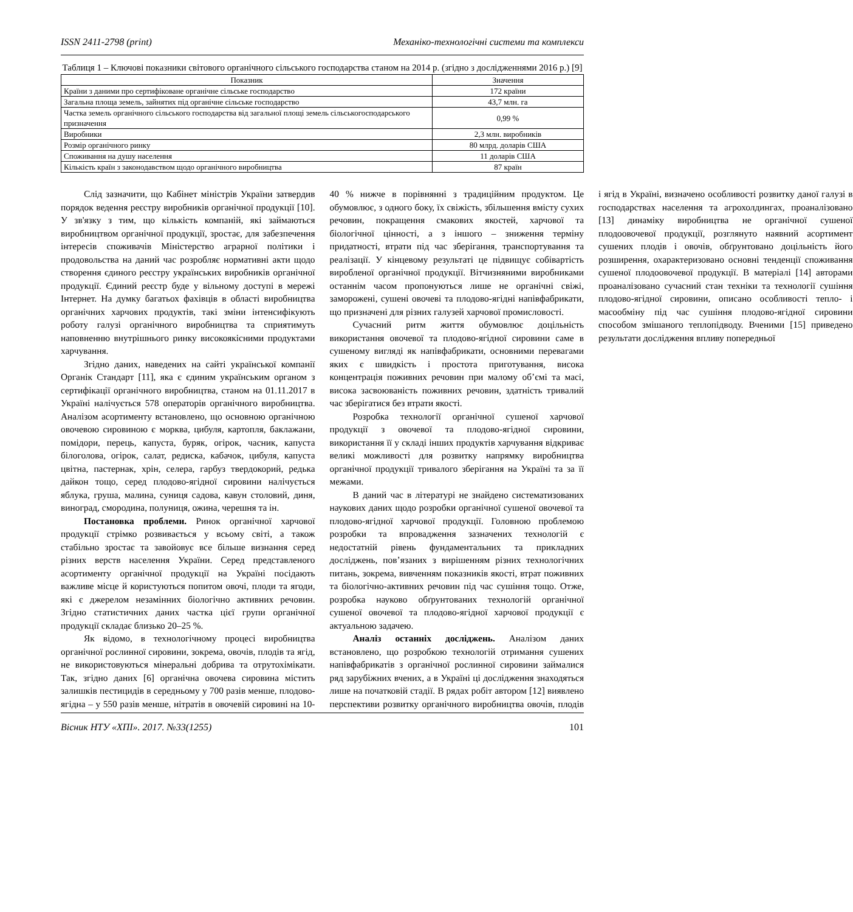ISSN 2411-2798 (print) Механіко-технологічні системи та комплекси
Таблиця 1 – Ключові показники світового органічного сільського господарства станом на 2014 р. (згідно з дослідженнями 2016 р.) [9]
| Показник | Значення |
| --- | --- |
| Країни з даними про сертифіковане органічне сільське господарство | 172 країни |
| Загальна площа земель, зайнятих під органічне сільське господарство | 43,7 млн. га |
| Частка земель органічного сільського господарства від загальної площі земель сільськогосподарського призначення | 0,99 % |
| Виробники | 2,3 млн. виробників |
| Розмір органічного ринку | 80 млрд. доларів США |
| Споживання на душу населення | 11 доларів США |
| Кількість країн з законодавством щодо органічного виробництва | 87 країн |
Слід зазначити, що Кабінет міністрів України затвердив порядок ведення реєстру виробників органічної продукції [10]. У зв'язку з тим, що кількість компаній, які займаються виробництвом органічної продукції, зростає, для забезпечення інтересів споживачів Міністерство аграрної політики і продовольства на даний час розробляє нормативні акти щодо створення єдиного реєстру українських виробників органічної продукції. Єдиний реєстр буде у вільному доступі в мережі Інтернет. На думку багатьох фахівців в області виробництва органічних харчових продуктів, такі зміни інтенсифікують роботу галузі органічного виробництва та сприятимуть наповненню внутрішнього ринку високоякісними продуктами харчування.
Згідно даних, наведених на сайті української компанії Органік Стандарт [11], яка є єдиним українським органом з сертифікації органічного виробництва, станом на 01.11.2017 в Україні налічується 578 операторів органічного виробництва. Аналізом асортименту встановлено, що основною органічною овочевою сировиною є морква, цибуля, картопля, баклажани, помідори, перець, капуста, буряк, огірок, часник, капуста білоголова, огірок, салат, редиска, кабачок, цибуля, капуста цвітна, пастернак, хрін, селера, гарбуз твердокорий, редька дайкон тощо, серед плодово-ягідної сировини налічується яблука, груша, малина, суниця садова, кавун столовий, диня, виноград, смородина, полуниця, ожина, черешня та ін.
Постановка проблеми. Ринок органічної харчової продукції стрімко розвивається у всьому світі, а також стабільно зростає та завойовує все більше визнання серед різних верств населення України. Серед представленого асортименту органічної продукції на Україні посідають важливе місце й користуються попитом овочі, плоди та ягоди, які є джерелом незамінних біологічно активних речовин. Згідно статистичних даних частка цієї групи органічної продукції складає близько 20–25 %.
Як відомо, в технологічному процесі виробництва органічної рослинної сировини, зокрема, овочів, плодів та ягід, не використовуються мінеральні добрива та отрутохімікати. Так, згідно даних [6] органічна овочева сировина містить залишків пестицидів в середньому у 700 разів менше, плодово-ягідна – у 550 разів менше, нітратів в овочевій сировині на 10-40 % нижче в порівнянні з традиційним продуктом. Це обумовлює, з одного боку, їх свіжість, збільшення вмісту сухих речовин, покращення смакових якостей, харчової та біологічної цінності, а з іншого – зниження терміну придатності, втрати під час зберігання, транспортування та реалізації. У кінцевому результаті це підвищує собівартість виробленої органічної продукції. Вітчизняними виробниками останнім часом пропонуються лише не органічні свіжі, заморожені, сушені овочеві та плодово-ягідні напівфабрикати, що призначені для різних галузей харчової промисловості.
Сучасний ритм життя обумовлює доцільність використання овочевої та плодово-ягідної сировини саме в сушеному вигляді як напівфабрикати, основними перевагами яких є швидкість і простота приготування, висока концентрація поживних речовин при малому об’ємі та масі, висока засвоюваність поживних речовин, здатність тривалий час зберігатися без втрати якості.
Розробка технології органічної сушеної харчової продукції з овочевої та плодово-ягідної сировини, використання її у складі інших продуктів харчування відкриває великі можливості для розвитку напрямку виробництва органічної продукції тривалого зберігання на Україні та за її межами.
В даний час в літературі не знайдено систематизованих наукових даних щодо розробки органічної сушеної овочевої та плодово-ягідної харчової продукції. Головною проблемою розробки та впровадження зазначених технологій є недостатній рівень фундаментальних та прикладних досліджень, пов’язаних з вирішенням різних технологічних питань, зокрема, вивченням показників якості, втрат поживних та біологічно-активних речовин під час сушіння тощо. Отже, розробка науково обґрунтованих технологій органічної сушеної овочевої та плодово-ягідної харчової продукції є актуальною задачею.
Аналіз останніх досліджень. Аналізом даних встановлено, що розробкою технологій отримання сушених напівфабрикатів з органічної рослинної сировини займалися ряд зарубіжних вчених, а в Україні ці дослідження знаходяться лише на початковій стадії. В рядах робіт автором [12] виявлено перспективи розвитку органічного виробництва овочів, плодів і ягід в Україні, визначено особливості розвитку даної галузі в господарствах населення та агрохолдингах, проаналізовано [13] динаміку виробництва не органічної сушеної плодоовочевої продукції, розглянуто наявний асортимент сушених плодів і овочів, обґрунтовано доцільність його розширення, охарактеризовано основні тенденції споживання сушеної плодоовочевої продукції. В матеріалі [14] авторами проаналізовано сучасний стан техніки та технології сушіння плодово-ягідної сировини, описано особливості тепло- і масообміну під час сушіння плодово-ягідної сировини способом змішаного теплопідводу. Вченими [15] приведено результати дослідження впливу попередньої
Вісник НТУ «ХПІ». 2017. №33(1255) 101